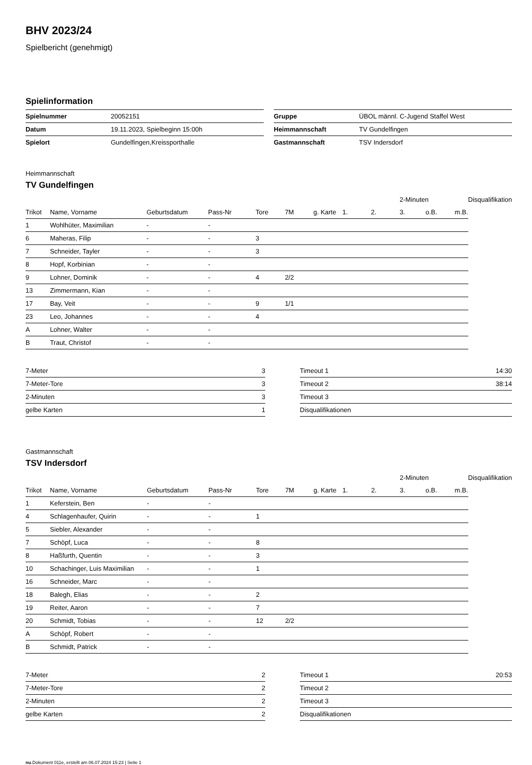BHV 2023/24
Spielbericht (genehmigt)
Spielinformation
| Spielnummer | 20052151 |
| Datum | 19.11.2023, Spielbeginn 15:00h |
| Spielort | Gundelfingen,Kreissporthalle |
| Gruppe | ÜBOL männl. C-Jugend Staffel West |
| Heimmannschaft | TV Gundelfingen |
| Gastmannschaft | TSV Indersdorf |
Heimmannschaft
TV Gundelfingen
| | | | | | | | | | 2-Minuten | | | Disqualifikation |
| --- | --- | --- | --- | --- | --- | --- | --- | --- | --- | --- | --- | --- |
| Trikot | Name, Vorname | Geburtsdatum | Pass-Nr | Tore | 7M | g. Karte | 1. | 2. | 3. | o.B. | m.B. | |
| 1 | Wohlhüter, Maximilian | - | - | | | | | | | | | |
| 6 | Maheras, Filip | - | - | 3 | | | | | | | | |
| 7 | Schneider, Tayler | - | - | 3 | | | | | | | | |
| 8 | Hopf, Korbinian | - | - | | | | | | | | | |
| 9 | Lohner, Dominik | - | - | 4 | 2/2 | | | | | | | |
| 13 | Zimmermann, Kian | - | - | | | | | | | | | |
| 17 | Bay, Veit | - | - | 9 | 1/1 | | | | | | | |
| 23 | Leo, Johannes | - | - | 4 | | | | | | | | |
| A | Lohner, Walter | - | - | | | | | | | | | |
| B | Traut, Christof | - | - | | | | | | | | | |
| 7-Meter | 3 |
| 7-Meter-Tore | 3 |
| 2-Minuten | 3 |
| gelbe Karten | 1 |
| Timeout 1 | 14:30 |
| Timeout 2 | 38:14 |
| Timeout 3 | |
| Disqualifikationen | |
Gastmannschaft
TSV Indersdorf
| | | | | | | | | | 2-Minuten | | | Disqualifikation |
| --- | --- | --- | --- | --- | --- | --- | --- | --- | --- | --- | --- | --- |
| Trikot | Name, Vorname | Geburtsdatum | Pass-Nr | Tore | 7M | g. Karte | 1. | 2. | 3. | o.B. | m.B. | |
| 1 | Keferstein, Ben | - | - | | | | | | | | | |
| 4 | Schlagenhaufer, Quirin | - | - | 1 | | | | | | | | |
| 5 | Siebler, Alexander | - | - | | | | | | | | | |
| 7 | Schöpf, Luca | - | - | 8 | | | | | | | | |
| 8 | Haßfurth, Quentin | - | - | 3 | | | | | | | | |
| 10 | Schachinger, Luis Maximilian | - | - | 1 | | | | | | | | |
| 16 | Schneider, Marc | - | - | | | | | | | | | |
| 18 | Balegh, Elias | - | - | 2 | | | | | | | | |
| 19 | Reiter, Aaron | - | - | 7 | | | | | | | | |
| 20 | Schmidt, Tobias | - | - | 12 | 2/2 | | | | | | | |
| A | Schöpf, Robert | - | - | | | | | | | | | |
| B | Schmidt, Patrick | - | - | | | | | | | | | |
| 7-Meter | 2 |
| 7-Meter-Tore | 2 |
| 2-Minuten | 2 |
| gelbe Karten | 2 |
| Timeout 1 | 20:53 |
| Timeout 2 | |
| Timeout 3 | |
| Disqualifikationen | |
nu.Dokument 011e, erstellt am 06.07.2024 15:23 | Seite 1